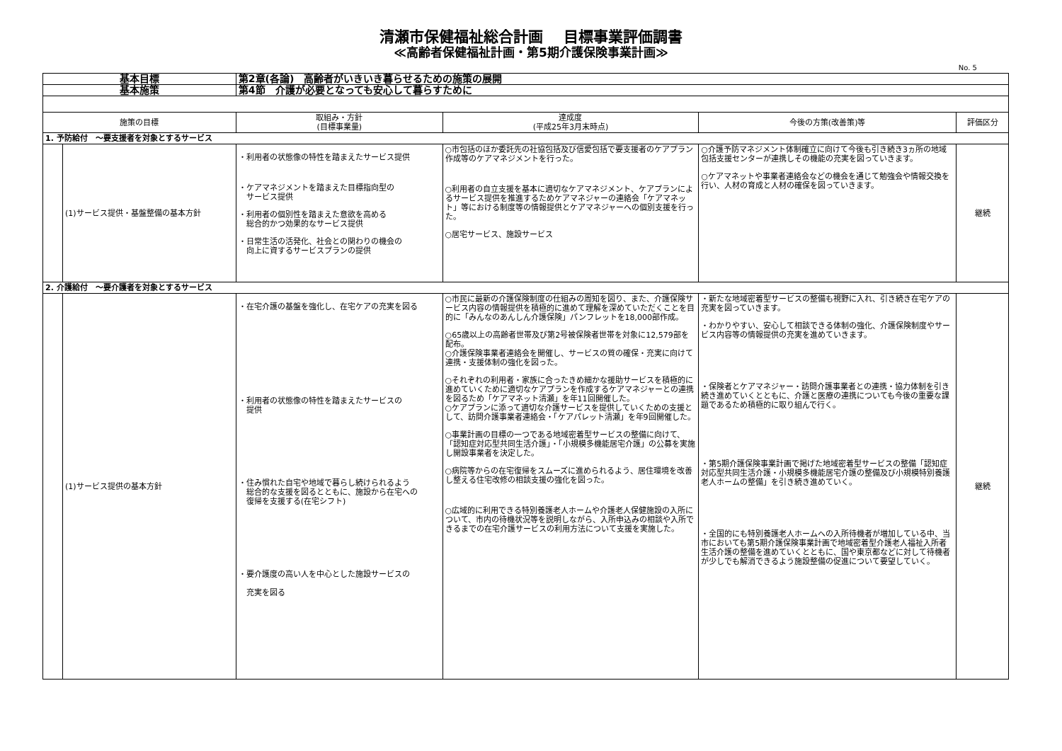清瀬市保健福祉総合計画　 目標事業評価調書
≪高齢者保健福祉計画・第5期介護保険事業計画≫
No. 5
| 基本目標 | | 第2章(各論) 高齢者がいきいき暮らせるための施策の展開 | | | |
| 基本施策 | | 第4節 介護が必要となっても安心して暮らすために | | | |
| 施策の目標 | | 取組み・方針 (目標事業量) | 達成度 (平成25年3月末時点) | 今後の方策(改善策)等 | 評価区分 |
| 1. 予防給付 ～要支援者を対象とするサービス | | | | | |
| | (1)サービス提供・基盤整備の基本方針 | ・利用者の状態像の特性を踏まえたサービス提供 ・ケアマネジメントを踏まえた目標指向型の サービス提供 ・利用者の個別性を踏まえた意欲を高める 総合的かつ効果的なサービス提供 ・日常生活の活発化、社会との関わりの機会の 向上に資するサービスプランの提供 | ○市包括のほか委託先の社協包括及び信愛包括で要支援者のケアプラン作成等のケアマネジメントを行った。 ○利用者の自立支援を基本に適切なケアマネジメント、ケアプランによるサービス提供を推進するためケアマネジャーの連絡会「ケアマネット」等における制度等の情報提供とケアマネジャーへの個別支援を行った。 ○居宅サービス、施設サービス | ○介護予防マネジメント体制確立に向けて今後も引き続き3ヵ所の地域包括支援センターが連携しその機能の充実を図っていきます。 ○ケアマネットや事業者連絡会などの機会を通じて勉強会や情報交換を行い、人材の育成と人材の確保を図っていきます。 | 継続 |
| 2. 介護給付 ～要介護者を対象とするサービス | | | | | |
| | (1)サービス提供の基本方針 | ・在宅介護の基盤を強化し、在宅ケアの充実を図る ・利用者の状態像の特性を踏まえたサービスの 提供 ・住み慣れた自宅や地域で暮らし続けられるよう 総合的な支援を図るとともに、施設から在宅への 復帰を支援する(在宅シフト) ・要介護度の高い人を中心とした施設サービスの 充実を図る | ○市民に最新の介護保険制度の仕組みの周知を図り、また、介護保険サービス内容の情報提供を積極的に進めて理解を深めていただくことを目的に「みんなのあんしん介護保険」パンフレットを18,000部作成。 ○65歳以上の高齢者世帯及び第2号被保険者世帯を対象に12,579部を配布。 ○介護保険事業者連絡会を開催し、サービスの質の確保・充実に向けて連携・支援体制の強化を図った。 ○それぞれの利用者・家族に合ったきめ細かな援助サービスを積極的に進めていくために適切なケアプランを作成するケアマネジャーとの連携を図るため「ケアマネット清瀬」を年11回開催した。 ○ケアプランに添って適切な介護サービスを提供していくための支援として、訪問介護事業者連絡会・「ケアパレット清瀬」を年9回開催した。 ○事業計画の目標の一つである地域密着型サービスの整備に向けて、「認知症対応型共同生活介護」・「小規模多機能居宅介護」の公募を実施し開設事業者を決定した。 ○病院等からの在宅復帰をスムーズに進められるよう、居住環境を改善し整える住宅改修の相談支援の強化を図った。 ○広域的に利用できる特別養護老人ホームや介護老人保健施設の入所について、市内の待機状況等を説明しながら、入所申込みの相談や入所できるまでの在宅介護サービスの利用方法について支援を実施した。 | ・新たな地域密着型サービスの整備も視野に入れ、引き続き在宅ケアの充実を図っていきます。 ・わかりやすい、安心して相談できる体制の強化、介護保険制度やサービス内容等の情報提供の充実を進めていきます。 ・保険者とケアマネジャー・訪問介護事業者との連携・協力体制を引き続き進めていくとともに、介護と医療の連携についても今後の重要な課題であるため積極的に取り組んで行く。 ・第5期介護保険事業計画で掲げた地域密着型サービスの整備「認知症対応型共同生活介護・小規模多機能居宅介護の整備及び小規模特別養護老人ホームの整備」を引き続き進めていく。 ・全国的にも特別養護老人ホームへの入所待機者が増加している中、当市においても第5期介護保険事業計画で地域密着型介護老人福祉入所者生活介護の整備を進めていくとともに、国や東京都などに対して待機者が少しでも解消できるよう施設整備の促進について要望していく。 | 継続 |